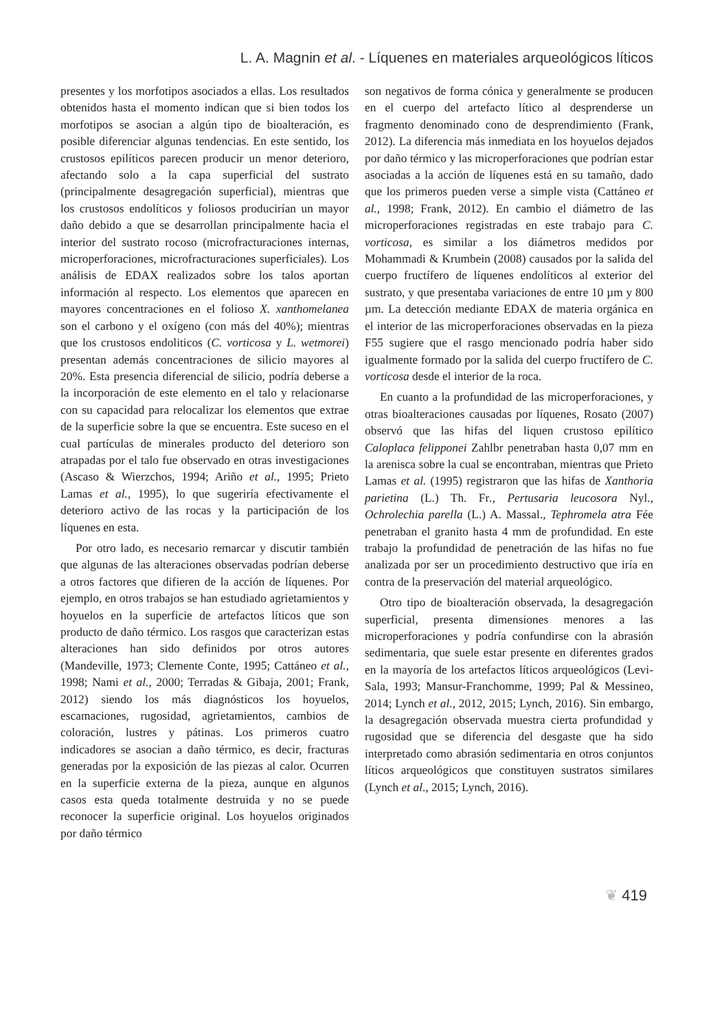L. A. Magnin et al. - Líquenes en materiales arqueológicos líticos
presentes y los morfotipos asociados a ellas. Los resultados obtenidos hasta el momento indican que si bien todos los morfotipos se asocian a algún tipo de bioalteración, es posible diferenciar algunas tendencias. En este sentido, los crustosos epilíticos parecen producir un menor deterioro, afectando solo a la capa superficial del sustrato (principalmente desagregación superficial), mientras que los crustosos endolíticos y foliosos producirían un mayor daño debido a que se desarrollan principalmente hacia el interior del sustrato rocoso (microfracturaciones internas, microperforaciones, microfracturaciones superficiales). Los análisis de EDAX realizados sobre los talos aportan información al respecto. Los elementos que aparecen en mayores concentraciones en el folioso X. xanthomelanea son el carbono y el oxígeno (con más del 40%); mientras que los crustosos endoliticos (C. vorticosa y L. wetmorei) presentan además concentraciones de silicio mayores al 20%. Esta presencia diferencial de silicio, podría deberse a la incorporación de este elemento en el talo y relacionarse con su capacidad para relocalizar los elementos que extrae de la superficie sobre la que se encuentra. Este suceso en el cual partículas de minerales producto del deterioro son atrapadas por el talo fue observado en otras investigaciones (Ascaso & Wierzchos, 1994; Ariño et al., 1995; Prieto Lamas et al., 1995), lo que sugeriría efectivamente el deterioro activo de las rocas y la participación de los líquenes en esta.
Por otro lado, es necesario remarcar y discutir también que algunas de las alteraciones observadas podrían deberse a otros factores que difieren de la acción de líquenes. Por ejemplo, en otros trabajos se han estudiado agrietamientos y hoyuelos en la superficie de artefactos líticos que son producto de daño térmico. Los rasgos que caracterizan estas alteraciones han sido definidos por otros autores (Mandeville, 1973; Clemente Conte, 1995; Cattáneo et al., 1998; Nami et al., 2000; Terradas & Gibaja, 2001; Frank, 2012) siendo los más diagnósticos los hoyuelos, escamaciones, rugosidad, agrietamientos, cambios de coloración, lustres y pátinas. Los primeros cuatro indicadores se asocian a daño térmico, es decir, fracturas generadas por la exposición de las piezas al calor. Ocurren en la superficie externa de la pieza, aunque en algunos casos esta queda totalmente destruida y no se puede reconocer la superficie original. Los hoyuelos originados por daño térmico
son negativos de forma cónica y generalmente se producen en el cuerpo del artefacto lítico al desprenderse un fragmento denominado cono de desprendimiento (Frank, 2012). La diferencia más inmediata en los hoyuelos dejados por daño térmico y las microperforaciones que podrían estar asociadas a la acción de líquenes está en su tamaño, dado que los primeros pueden verse a simple vista (Cattáneo et al., 1998; Frank, 2012). En cambio el diámetro de las microperforaciones registradas en este trabajo para C. vorticosa, es similar a los diámetros medidos por Mohammadi & Krumbein (2008) causados por la salida del cuerpo fructífero de líquenes endolíticos al exterior del sustrato, y que presentaba variaciones de entre 10 µm y 800 µm. La detección mediante EDAX de materia orgánica en el interior de las microperforaciones observadas en la pieza F55 sugiere que el rasgo mencionado podría haber sido igualmente formado por la salida del cuerpo fructífero de C. vorticosa desde el interior de la roca.
En cuanto a la profundidad de las microperforaciones, y otras bioalteraciones causadas por líquenes, Rosato (2007) observó que las hifas del liquen crustoso epilítico Caloplaca felipponei Zahlbr penetraban hasta 0,07 mm en la arenisca sobre la cual se encontraban, mientras que Prieto Lamas et al. (1995) registraron que las hifas de Xanthoria parietina (L.) Th. Fr., Pertusaria leucosora Nyl., Ochrolechia parella (L.) A. Massal., Tephromela atra Fée penetraban el granito hasta 4 mm de profundidad. En este trabajo la profundidad de penetración de las hifas no fue analizada por ser un procedimiento destructivo que iría en contra de la preservación del material arqueológico.
Otro tipo de bioalteración observada, la desagregación superficial, presenta dimensiones menores a las microperforaciones y podría confundirse con la abrasión sedimentaria, que suele estar presente en diferentes grados en la mayoría de los artefactos líticos arqueológicos (Levi-Sala, 1993; Mansur-Franchomme, 1999; Pal & Messineo, 2014; Lynch et al., 2012, 2015; Lynch, 2016). Sin embargo, la desagregación observada muestra cierta profundidad y rugosidad que se diferencia del desgaste que ha sido interpretado como abrasión sedimentaria en otros conjuntos líticos arqueológicos que constituyen sustratos similares (Lynch et al., 2015; Lynch, 2016).
❦ 419